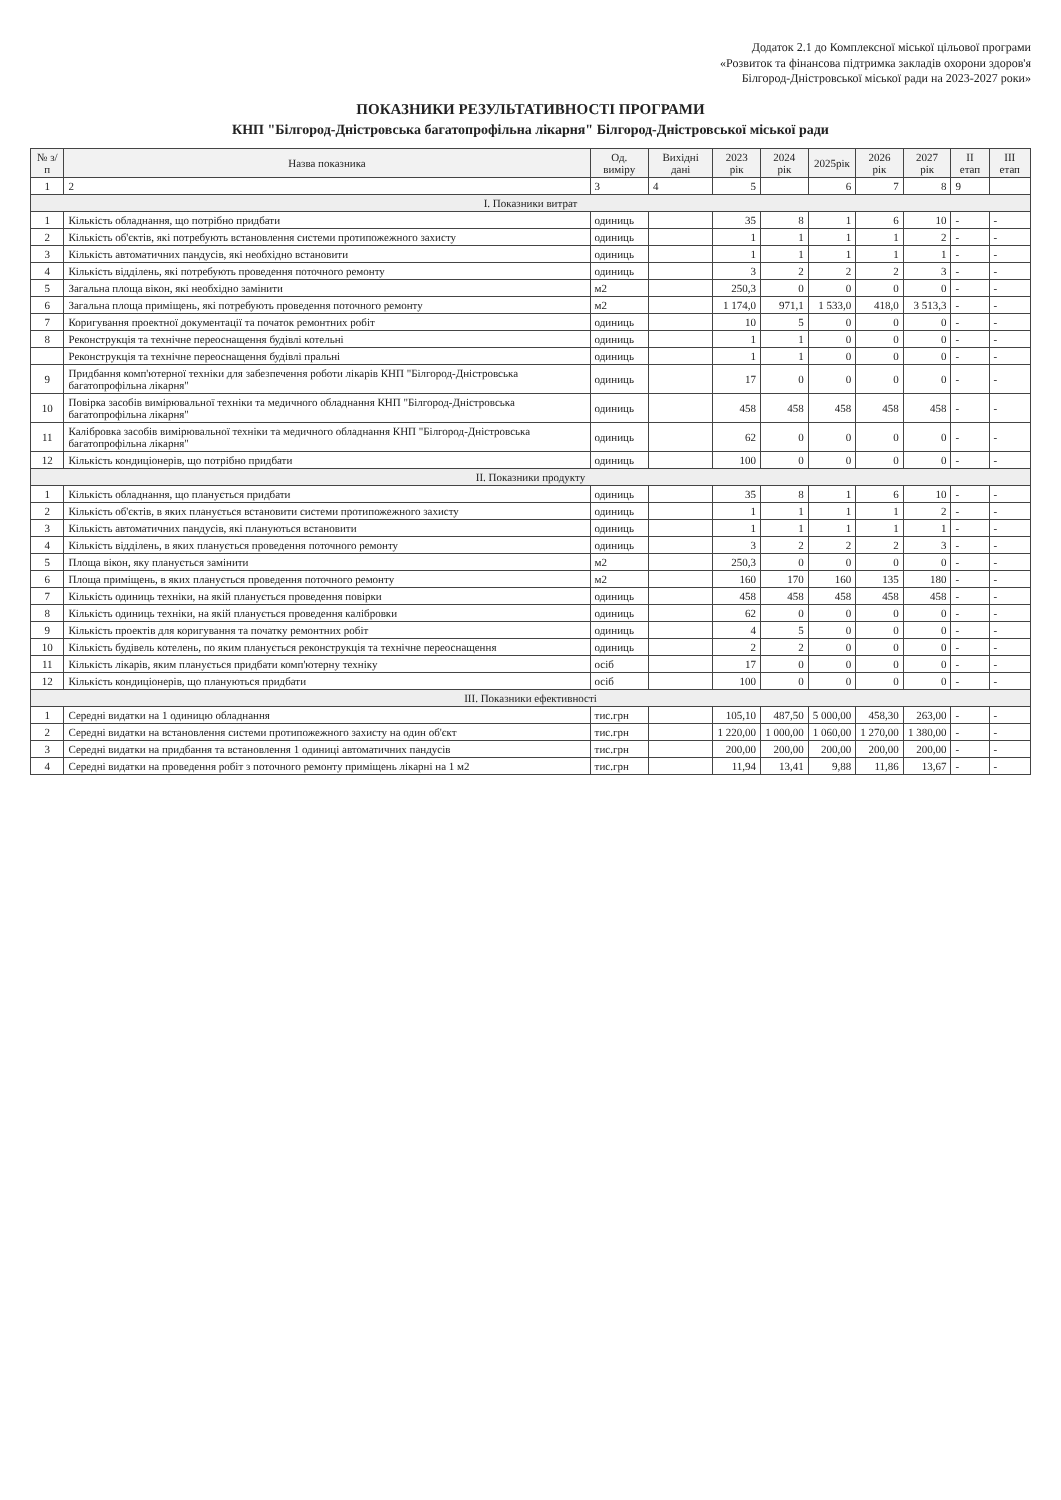Додаток 2.1 до Комплексної міської цільової програми
«Розвиток та фінансова підтримка закладів охорони здоров'я
Білгород-Дністровської міської ради на 2023-2027 роки»
ПОКАЗНИКИ РЕЗУЛЬТАТИВНОСТІ ПРОГРАМИ
КНП "Білгород-Дністровська багатопрофільна лікарня" Білгород-Дністровської міської ради
| № з/п | Назва показника | Од. виміру | Вихідні дані | 2023 рік | 2024 рік | 2025рік | 2026 рік | 2027 рік | ІІ етап | ІІІ етап |
| --- | --- | --- | --- | --- | --- | --- | --- | --- | --- | --- |
| 1 | 2 | 3 | 4 | 5 | | 6 | 7 | 8 | 9 | |
| І. Показники витрат | | | | | | | | | | |
| 1 | Кількість обладнання, що потрібно придбати | одиниць | | 35 | 8 | 1 | 6 | 10 | - | - |
| 2 | Кількість об'єктів, які потребують встановлення системи протипожежного захисту | одиниць | | 1 | 1 | 1 | 1 | 2 | - | - |
| 3 | Кількість автоматичних пандусів, які необхідно встановити | одиниць | | 1 | 1 | 1 | 1 | 1 | - | - |
| 4 | Кількість відділень, які потребують проведення поточного ремонту | одиниць | | 3 | 2 | 2 | 2 | 3 | - | - |
| 5 | Загальна площа вікон, які необхідно замінити | м2 | | 250,3 | 0 | 0 | 0 | 0 | - | - |
| 6 | Загальна площа приміщень, які потребують проведення поточного ремонту | м2 | | 1 174,0 | 971,1 | 1 533,0 | 418,0 | 3 513,3 | - | - |
| 7 | Коригування проектної документації та початок ремонтних робіт | одиниць | | 10 | 5 | 0 | 0 | 0 | - | - |
| 8 | Реконструкція та технічне переоснащення будівлі котельні | одиниць | | 1 | 1 | 0 | 0 | 0 | - | - |
| | Реконструкція та технічне переоснащення будівлі пральні | одиниць | | 1 | 1 | 0 | 0 | 0 | - | - |
| 9 | Придбання комп'ютерної техніки для забезпечення роботи лікарів КНП "Білгород-Дністровська багатопрофільна лікарня" | одиниць | | 17 | 0 | 0 | 0 | 0 | - | - |
| 10 | Повірка засобів вимірювальної техніки та медичного обладнання КНП "Білгород-Дністровська багатопрофільна лікарня" | одиниць | | 458 | 458 | 458 | 458 | 458 | - | - |
| 11 | Калібровка засобів вимірювальної техніки та медичного обладнання КНП "Білгород-Дністровська багатопрофільна лікарня" | одиниць | | 62 | 0 | 0 | 0 | 0 | - | - |
| 12 | Кількість кондиціонерів, що потрібно придбати | одиниць | | 100 | 0 | 0 | 0 | 0 | - | - |
| ІІ. Показники продукту | | | | | | | | | | |
| 1 | Кількість обладнання, що планується придбати | одиниць | | 35 | 8 | 1 | 6 | 10 | - | - |
| 2 | Кількість об'єктів, в яких планується встановити системи протипожежного захисту | одиниць | | 1 | 1 | 1 | 1 | 2 | - | - |
| 3 | Кількість автоматичних пандусів, які плануються встановити | одиниць | | 1 | 1 | 1 | 1 | 1 | - | - |
| 4 | Кількість відділень, в яких планується проведення поточного ремонту | одиниць | | 3 | 2 | 2 | 2 | 3 | - | - |
| 5 | Площа вікон, яку планується замінити | м2 | | 250,3 | 0 | 0 | 0 | 0 | - | - |
| 6 | Площа приміщень, в яких планується проведення поточного ремонту | м2 | | 160 | 170 | 160 | 135 | 180 | - | - |
| 7 | Кількість одиниць техніки, на якій планується проведення повірки | одиниць | | 458 | 458 | 458 | 458 | 458 | - | - |
| 8 | Кількість одиниць техніки, на якій планується проведення калібровки | одиниць | | 62 | 0 | 0 | 0 | 0 | - | - |
| 9 | Кількість проектів для коригування та початку ремонтних робіт | одиниць | | 4 | 5 | 0 | 0 | 0 | - | - |
| 10 | Кількість будівель котелень, по яким планується реконструкція та технічне переоснащення | одиниць | | 2 | 2 | 0 | 0 | 0 | - | - |
| 11 | Кількість лікарів, яким планується придбати комп'ютерну техніку | осіб | | 17 | 0 | 0 | 0 | 0 | - | - |
| 12 | Кількість кондиціонерів, що плануються придбати | осіб | | 100 | 0 | 0 | 0 | 0 | - | - |
| ІІІ. Показники ефективності | | | | | | | | | | |
| 1 | Середні видатки на 1 одиницю обладнання | тис.грн | | 105,10 | 487,50 | 5 000,00 | 458,30 | 263,00 | - | - |
| 2 | Середні видатки на встановлення системи протипожежного захисту на один об'єкт | тис.грн | | 1 220,00 | 1 000,00 | 1 060,00 | 1 270,00 | 1 380,00 | - | - |
| 3 | Середні видатки на придбання та встановлення 1 одиниці автоматичних пандусів | тис.грн | | 200,00 | 200,00 | 200,00 | 200,00 | 200,00 | - | - |
| 4 | Середні видатки на проведення робіт з поточного ремонту приміщень лікарні на 1 м2 | тис.грн | | 11,94 | 13,41 | 9,88 | 11,86 | 13,67 | - | - |